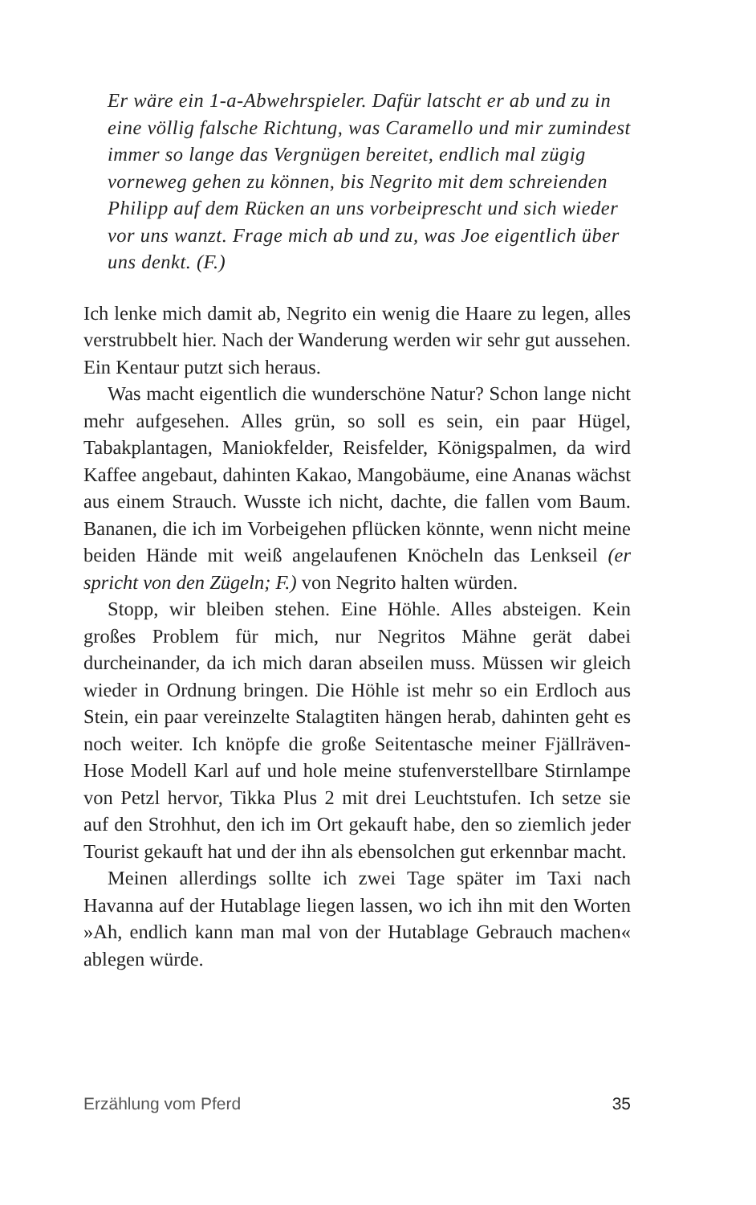Er wäre ein 1-a-Abwehrspieler. Dafür latscht er ab und zu in eine völlig falsche Richtung, was Caramello und mir zumindest immer so lange das Vergnügen bereitet, endlich mal zügig vorneweg gehen zu können, bis Negrito mit dem schreienden Philipp auf dem Rücken an uns vorbeiprescht und sich wieder vor uns wanzt. Frage mich ab und zu, was Joe eigentlich über uns denkt. (F.)
Ich lenke mich damit ab, Negrito ein wenig die Haare zu legen, alles verstrubbelt hier. Nach der Wanderung werden wir sehr gut aussehen. Ein Kentaur putzt sich heraus.
Was macht eigentlich die wunderschöne Natur? Schon lange nicht mehr aufgesehen. Alles grün, so soll es sein, ein paar Hügel, Tabakplantagen, Maniokfelder, Reisfelder, Königspalmen, da wird Kaffee angebaut, dahinten Kakao, Mangobäume, eine Ananas wächst aus einem Strauch. Wusste ich nicht, dachte, die fallen vom Baum. Bananen, die ich im Vorbeigehen pflücken könnte, wenn nicht meine beiden Hände mit weiß angelaufenen Knöcheln das Lenkseil (er spricht von den Zügeln; F.) von Negrito halten würden.
Stopp, wir bleiben stehen. Eine Höhle. Alles absteigen. Kein großes Problem für mich, nur Negritos Mähne gerät dabei durcheinander, da ich mich daran abseilen muss. Müssen wir gleich wieder in Ordnung bringen. Die Höhle ist mehr so ein Erdloch aus Stein, ein paar vereinzelte Stalagtiten hängen herab, dahinten geht es noch weiter. Ich knöpfe die große Seitentasche meiner Fjällräven-Hose Modell Karl auf und hole meine stufenverstellbare Stirnlampe von Petzl hervor, Tikka Plus 2 mit drei Leuchtstufen. Ich setze sie auf den Strohhut, den ich im Ort gekauft habe, den so ziemlich jeder Tourist gekauft hat und der ihn als ebensolchen gut erkennbar macht.
Meinen allerdings sollte ich zwei Tage später im Taxi nach Havanna auf der Hutablage liegen lassen, wo ich ihn mit den Worten »Ah, endlich kann man mal von der Hutablage Gebrauch machen« ablegen würde.
Erzählung vom Pferd 35